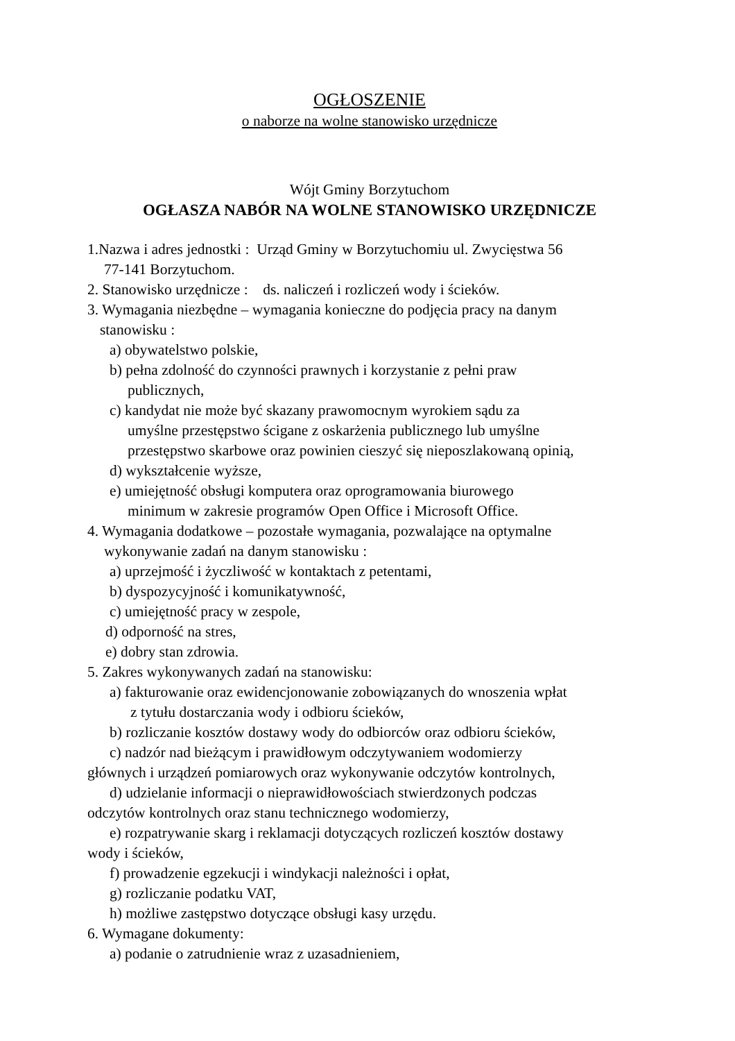OGŁOSZENIE
o naborze na wolne stanowisko urzędnicze
Wójt Gminy Borzytuchom
OGŁASZA NABÓR NA WOLNE STANOWISKO URZĘDNICZE
1.Nazwa i adres jednostki : Urząd Gminy w Borzytuchomiu ul. Zwycięstwa 56
77-141 Borzytuchom.
2. Stanowisko urzędnicze : ds. naliczeń i rozliczeń wody i ścieków.
3. Wymagania niezbędne – wymagania konieczne do podjęcia pracy na danym
stanowisku :
a) obywatelstwo polskie,
b) pełna zdolność do czynności prawnych i korzystanie z pełni praw
publicznych,
c) kandydat nie może być skazany prawomocnym wyrokiem sądu za
umyślne przestępstwo ścigane z oskarżenia publicznego lub umyślne
przestępstwo skarbowe oraz powinien cieszyć się nieposzlakowaną opinią,
d) wykształcenie wyższe,
e) umiejętność obsługi komputera oraz oprogramowania biurowego
minimum w zakresie programów Open Office i Microsoft Office.
4. Wymagania dodatkowe – pozostałe wymagania, pozwalające na optymalne
wykonywanie zadań na danym stanowisku :
a) uprzejmość i życzliwość w kontaktach z petentami,
b) dyspozycyjność i komunikatywność,
c) umiejętność pracy w zespole,
d) odporność na stres,
e) dobry stan zdrowia.
5. Zakres wykonywanych zadań na stanowisku:
a) fakturowanie oraz ewidencjonowanie zobowiązanych do wnoszenia wpłat
z tytułu dostarczania wody i odbioru ścieków,
b) rozliczanie kosztów dostawy wody do odbiorców oraz odbioru ścieków,
c) nadzór nad bieżącym i prawidłowym odczytywaniem wodomierzy
głównych i urządzeń pomiarowych oraz wykonywanie odczytów kontrolnych,
d) udzielanie informacji o nieprawidłowościach stwierdzonych podczas
odczytów kontrolnych oraz stanu technicznego wodomierzy,
e) rozpatrywanie skarg i reklamacji dotyczących rozliczeń kosztów dostawy
wody i ścieków,
f) prowadzenie egzekucji i windykacji należności i opłat,
g) rozliczanie podatku VAT,
h) możliwe zastępstwo dotyczące obsługi kasy urzędu.
6. Wymagane dokumenty:
a) podanie o zatrudnienie wraz z uzasadnieniem,